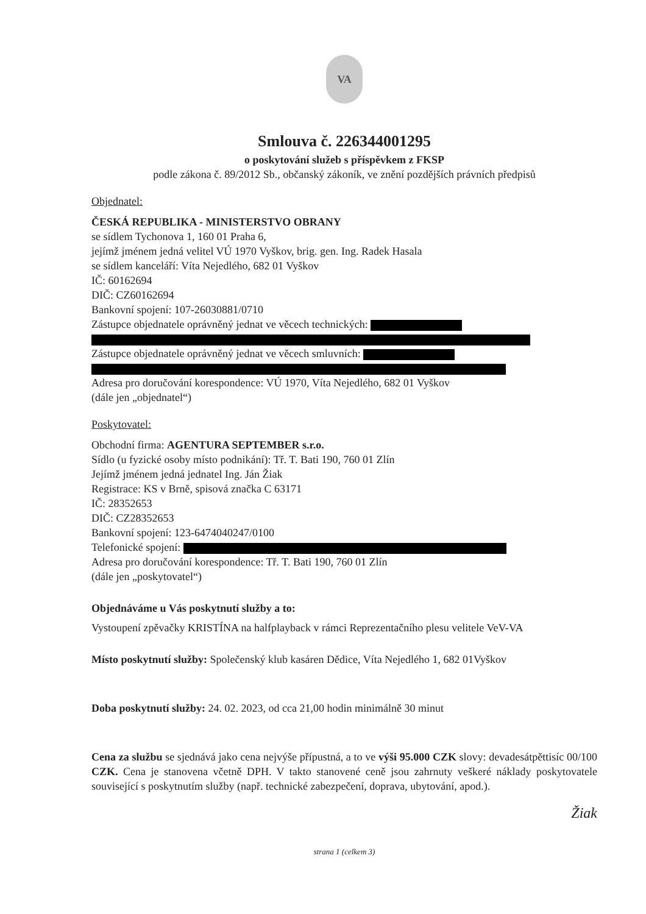VA
Smlouva č. 226344001295
o poskytování služeb s příspěvkem z FKSP
podle zákona č. 89/2012 Sb., občanský zákoník, ve znění pozdějších právních předpisů
Objednatel:
ČESKÁ REPUBLIKA - MINISTERSTVO OBRANY
se sídlem Tychonova 1, 160 01 Praha 6,
jejímž jménem jedná velitel VÚ 1970 Vyškov, brig. gen. Ing. Radek Hasala
se sídlem kanceláří: Víta Nejedlého, 682 01 Vyškov
IČ: 60162694
DIČ: CZ60162694
Bankovní spojení: 107-26030881/0710
Zástupce objednatele oprávněný jednat ve věcech technických:
Zástupce objednatele oprávněný jednat ve věcech smluvních:
Adresa pro doručování korespondence: VÚ 1970, Víta Nejedlého, 682 01 Vyškov
(dále jen „objednatel“)
Poskytovatel:
Obchodní firma: AGENTURA SEPTEMBER s.r.o.
Sídlo (u fyzické osoby místo podnikání): Tř. T. Bati 190, 760 01 Zlín
Jejímž jménem jedná jednatel Ing. Ján Žiak
Registrace: KS v Brně, spisová značka C 63171
IČ: 28352653
DIČ: CZ28352653
Bankovní spojení: 123-6474040247/0100
Telefonické spojení:
Adresa pro doručování korespondence: Tř. T. Bati 190, 760 01 Zlín
(dále jen „poskytovatel“)
Objednáváme u Vás poskytnutí služby a to:
Vystoupení zpěvačky KRISTÍNA na halfplayback v rámci Reprezentačního plesu velitele VeV-VA
Místo poskytnutí služby: Společenský klub kasáren Dědice, Víta Nejedlého 1, 682 01Vyškov
Doba poskytnutí služby: 24. 02. 2023, od cca 21,00 hodin minimálně 30 minut
Cena za službu se sjednává jako cena nejvýše přípustná, a to ve výši 95.000 CZK slovy: devadesátpěttisíc 00/100 CZK. Cena je stanovena včetně DPH. V takto stanovené ceně jsou zahrnuty veškeré náklady poskytovatele související s poskytnutím služby (např. technické zabezpečení, doprava, ubytování, apod.).
Žiak
strana 1 (celkem 3)